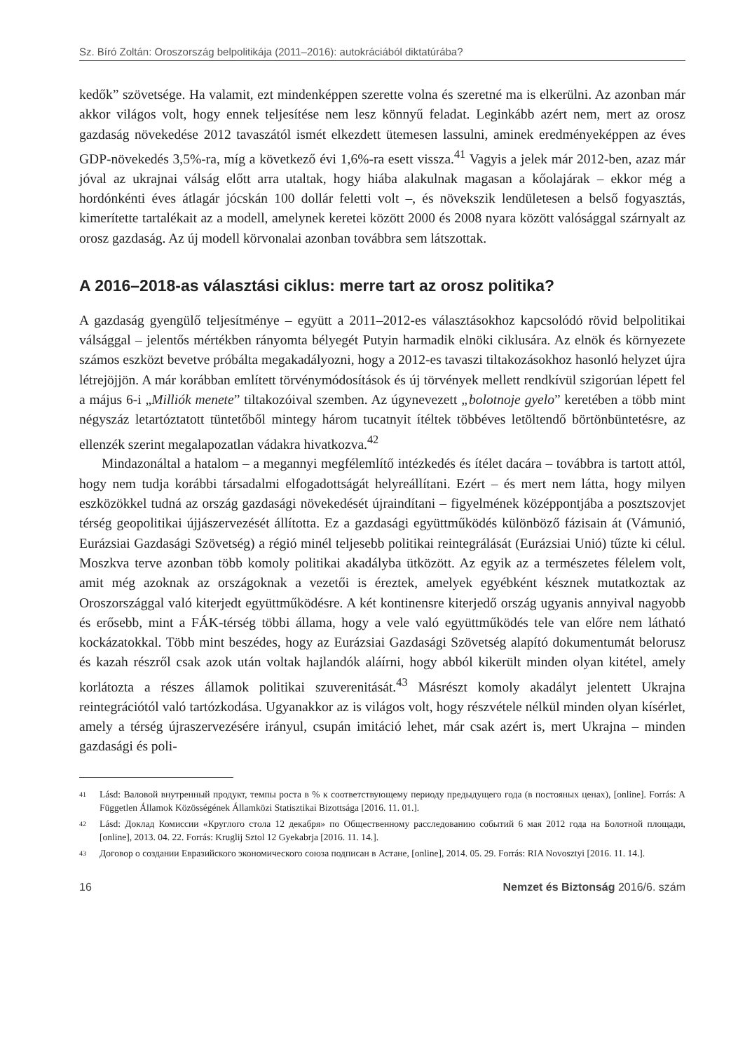Sz. Bíró Zoltán: Oroszország belpolitikája (2011–2016): autokráciából diktatúrába?
kedők” szövetsége. Ha valamit, ezt mindenképpen szerette volna és szeretné ma is elkerülni. Az azonban már akkor világos volt, hogy ennek teljesítése nem lesz könnyű feladat. Leginkább azért nem, mert az orosz gazdaság növekedése 2012 tavaszától ismét elkezdett ütemesen lassulni, aminek eredményeképpen az éves GDP-növekedés 3,5%-ra, míg a következő évi 1,6%-ra esett vissza.<sup>41</sup> Vagyis a jelek már 2012-ben, azaz már jóval az ukrajnai válság előtt arra utaltak, hogy hiába alakulnak magasan a kőolajárak – ekkor még a hordónkénti éves átlagár jócskán 100 dollár feletti volt –, és növekszik lendületesen a belső fogyasztás, kimerítette tartalékait az a modell, amelynek keretei között 2000 és 2008 nyara között valósággal szárnyalt az orosz gazdaság. Az új modell körvonalai azonban továbbra sem látszottak.
A 2016–2018-as választási ciklus: merre tart az orosz politika?
A gazdaság gyengülő teljesítménye – együtt a 2011–2012-es választásokhoz kapcsolódó rövid belpolitikai válsággal – jelentős mértékben rányomta bélyegét Putyin harmadik elnöki ciklusára. Az elnök és környezete számos eszközt bevetve próbálta megakadályozni, hogy a 2012-es tavaszi tiltakozásokhoz hasonló helyzet újra létrejöjjön. A már korábban említett törvénymódosítások és új törvények mellett rendkívül szigorúan lépett fel a május 6-i „Milliók menete” tiltakozóival szemben. Az úgynevezett „bolotnoje gyelo” keretében a több mint négyszáz letartóztatott tüntetőből mintegy három tucatnyit ítéltek többéves letöltendő börtönbüntetésre, az ellenzék szerint megalapozatlan vádakra hivatkozva.<sup>42</sup>
Mindazonáltal a hatalom – a megannyi megfélemlítő intézkedés és ítélet dacára – továbbra is tartott attól, hogy nem tudja korábbi társadalmi elfogadottságát helyreállítani. Ezért – és mert nem látta, hogy milyen eszközökkel tudná az ország gazdasági növekedését újraindítani – figyelmének középpontjába a posztszovjet térség geopolitikai újjászervezését állította. Ez a gazdasági együttműködés különböző fázisain át (Vámunió, Eurázsiai Gazdasági Szövetség) a régió minél teljesebb politikai reintegrálását (Eurázsiai Unió) tűzte ki célul. Moszkva terve azonban több komoly politikai akadályba ütközött. Az egyik az a természetes félelem volt, amit még azoknak az országoknak a vezetői is éreztek, amelyek egyébként késznek mutatkoztak az Oroszországgal való kiterjedt együttműködésre. A két kontinensre kiterjedő ország ugyanis annyival nagyobb és erősebb, mint a FÁK-térség többi állama, hogy a vele való együttműködés tele van előre nem látható kockázatokkal. Több mint beszédes, hogy az Eurázsiai Gazdasági Szövetség alapító dokumentumát belorusz és kazah részről csak azok után voltak hajlandók aláírni, hogy abból kikerült minden olyan kitétel, amely korlátozta a részes államok politikai szuverenitását.<sup>43</sup> Másrészt komoly akadályt jelentett Ukrajna reintegrációtól való tartózkodása. Ugyanakkor az is világos volt, hogy részvétele nélkül minden olyan kísérlet, amely a térség újraszervezésére irányul, csupán imitáció lehet, már csak azért is, mert Ukrajna – minden gazdasági és poli-
41
Lásd: Валовой внутренный продукт, темпы роста в % к соответствующему периоду предыдущего года (в постояных ценах), [online]. Forrás: A Független Államok Közösségének Államközi Statisztikai Bizottsága [2016. 11. 01.].
42
Lásd: Доклад Комиссии «Круглого стола 12 декабря» по Общественному расследованию событий 6 мая 2012 года на Болотной площади, [online], 2013. 04. 22. Forrás: Kruglij Sztol 12 Gyekabrja [2016. 11. 14.].
43
Договор о создании Евразийского экономического союза подписан в Астане, [online], 2014. 05. 29. Forrás: RIA Novosztyi [2016. 11. 14.].
16 Nemzet és Biztonság 2016/6. szám